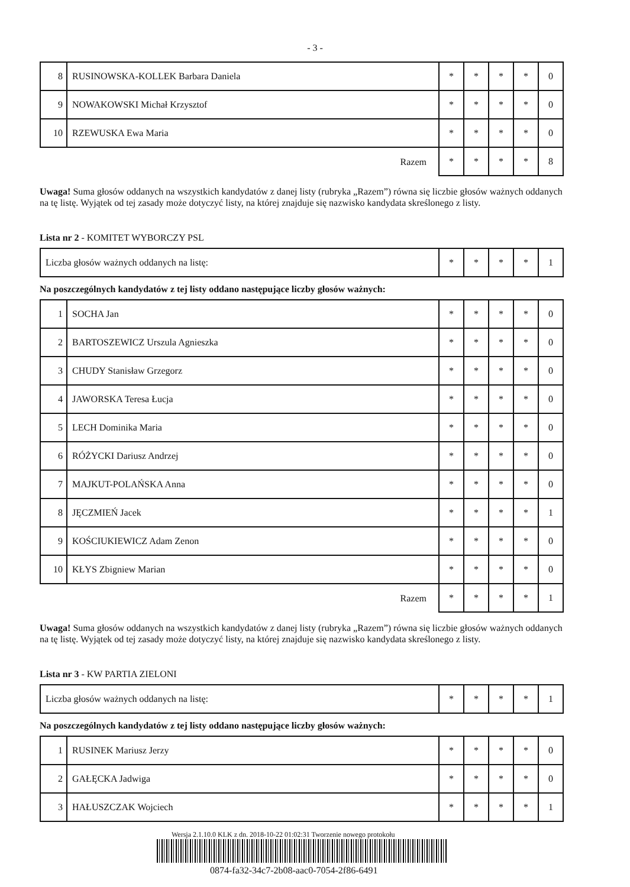- 3 -
| 8 | RUSINOWSKA-KOLLEK Barbara Daniela | * | * | * | * | 0 |
| 9 | NOWAKOWSKI Michał Krzysztof | * | * | * | * | 0 |
| 10 | RZEWUSKA Ewa Maria | * | * | * | * | 0 |
| Razem | | * | * | * | * | 8 |
Uwaga! Suma głosów oddanych na wszystkich kandydatów z danej listy (rubryka „Razem”) równa się liczbie głosów ważnych oddanych na tę listę. Wyjątek od tej zasady może dotyczyć listy, na której znajduje się nazwisko kandydata skreślonego z listy.
Lista nr 2 - KOMITET WYBORCZY PSL
| Liczba głosów ważnych oddanych na listę: | * | * | * | * | 1 |
Na poszczególnych kandydatów z tej listy oddano następujące liczby głosów ważnych:
| 1 | SOCHA Jan | * | * | * | * | 0 |
| 2 | BARTOSZEWICZ Urszula Agnieszka | * | * | * | * | 0 |
| 3 | CHUDY Stanisław Grzegorz | * | * | * | * | 0 |
| 4 | JAWORSKA Teresa Łucja | * | * | * | * | 0 |
| 5 | LECH Dominika Maria | * | * | * | * | 0 |
| 6 | RÓŻYCKI Dariusz Andrzej | * | * | * | * | 0 |
| 7 | MAJKUT-POLAŃSKA Anna | * | * | * | * | 0 |
| 8 | JĘCZMIEŃ Jacek | * | * | * | * | 1 |
| 9 | KOŚCIUKIEWICZ Adam Zenon | * | * | * | * | 0 |
| 10 | KŁYS Zbigniew Marian | * | * | * | * | 0 |
| Razem | | * | * | * | * | 1 |
Uwaga! Suma głosów oddanych na wszystkich kandydatów z danej listy (rubryka „Razem”) równa się liczbie głosów ważnych oddanych na tę listę. Wyjątek od tej zasady może dotyczyć listy, na której znajduje się nazwisko kandydata skreślonego z listy.
Lista nr 3 - KW PARTIA ZIELONI
| Liczba głosów ważnych oddanych na listę: | * | * | * | * | 1 |
Na poszczególnych kandydatów z tej listy oddano następujące liczby głosów ważnych:
| 1 | RUSINEK Mariusz Jerzy | * | * | * | * | 0 |
| 2 | GAŁĘCKA Jadwiga | * | * | * | * | 0 |
| 3 | HAŁUSZCZAK Wojciech | * | * | * | * | 1 |
Wersja 2.1.10.0 KLK z dn. 2018-10-22 01:02:31 Tworzenie nowego protokołu
0874-fa32-34c7-2b08-aac0-7054-2f86-6491